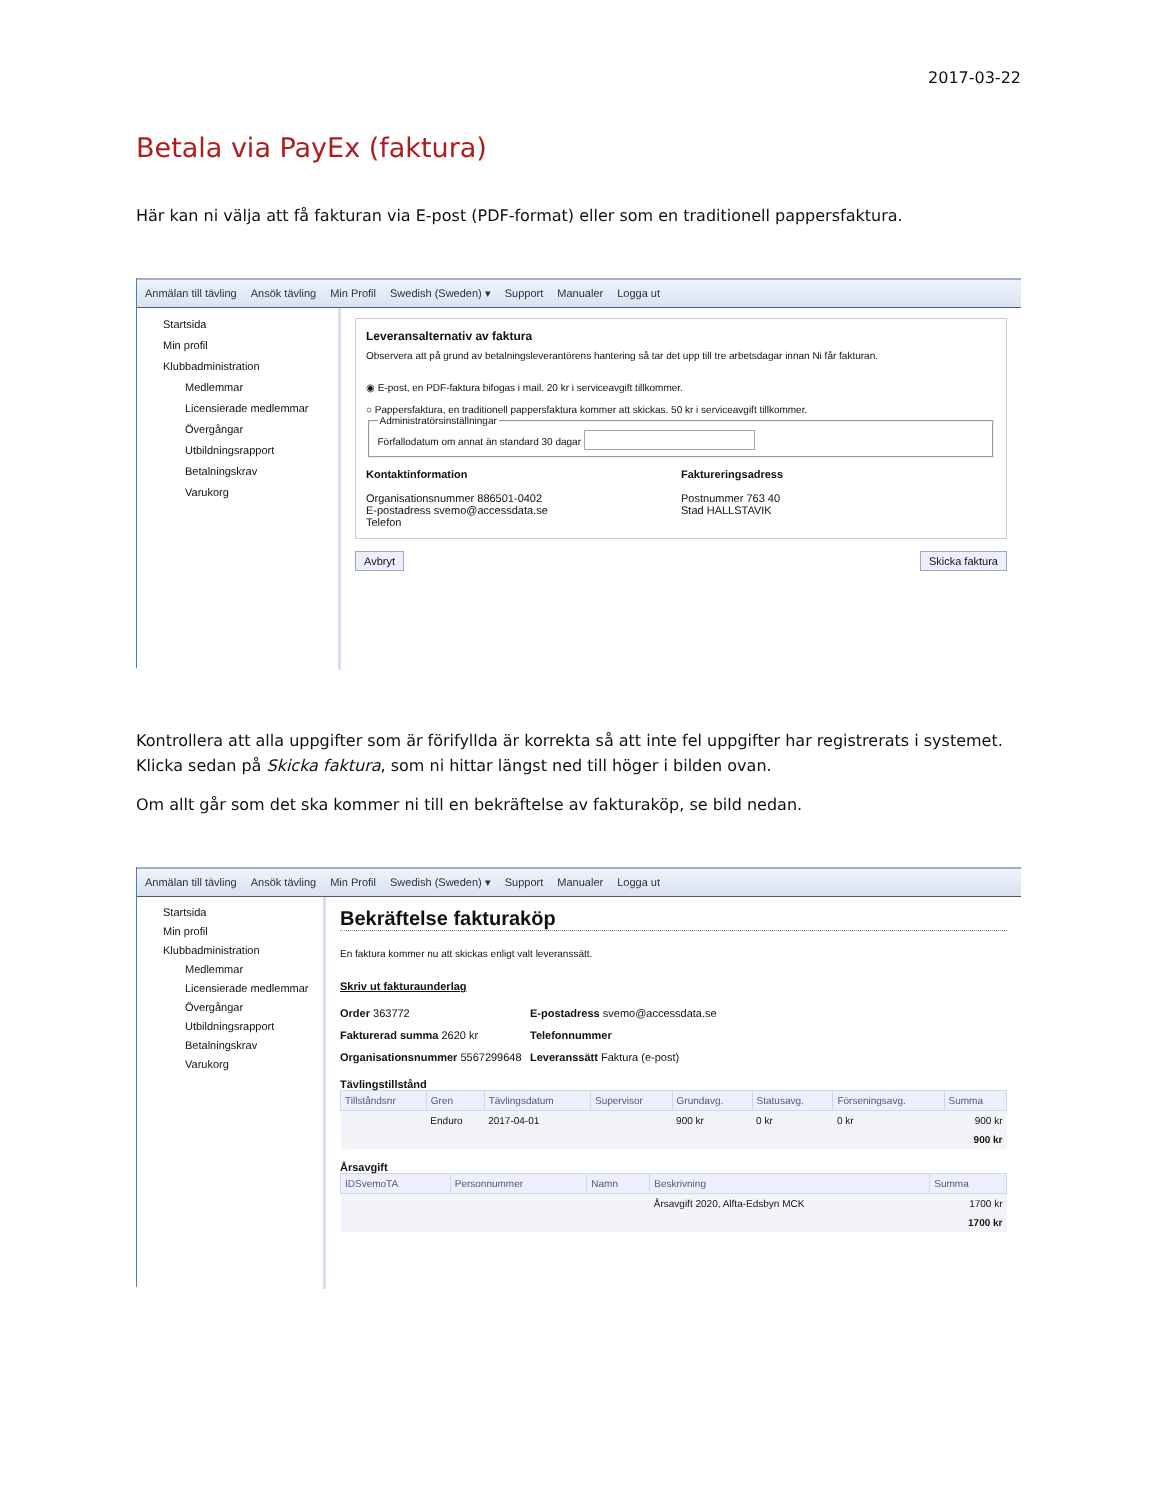2017-03-22
Betala via PayEx (faktura)
Här kan ni välja att få fakturan via E-post (PDF-format) eller som en traditionell pappersfaktura.
Anmälan till tävling Ansök tävling Min Profil Swedish (Sweden) ▾ Support Manualer Logga ut
Startsida
Min profil
Klubbadministration
Medlemmar
Licensierade medlemmar
Övergångar
Utbildningsrapport
Betalningskrav
Varukorg
Leveransalternativ av faktura
Observera att på grund av betalningsleverantörens hantering så tar det upp till tre arbetsdagar innan Ni får fakturan.
◉ E-post, en PDF-faktura bifogas i mail. 20 kr i serviceavgift tillkommer.
○ Pappersfaktura, en traditionell pappersfaktura kommer att skickas. 50 kr i serviceavgift tillkommer.
AdministratörsinställningarFörfallodatum om annat än standard 30 dagar
Kontaktinformation
Organisationsnummer 886501-0402
E-postadress svemo@accessdata.se
Telefon
Faktureringsadress
Postnummer 763 40
Stad HALLSTAVIK
Avbryt Skicka faktura
Kontrollera att alla uppgifter som är förifyllda är korrekta så att inte fel uppgifter har registrerats i systemet. Klicka sedan på Skicka faktura, som ni hittar längst ned till höger i bilden ovan.
Om allt går som det ska kommer ni till en bekräftelse av fakturaköp, se bild nedan.
Anmälan till tävling Ansök tävling Min Profil Swedish (Sweden) ▾ Support Manualer Logga ut
Startsida
Min profil
Klubbadministration
Medlemmar
Licensierade medlemmar
Övergångar
Utbildningsrapport
Betalningskrav
Varukorg
Bekräftelse fakturaköp
En faktura kommer nu att skickas enligt valt leveranssätt.
Skriv ut fakturaunderlag
Order 363772
Fakturerad summa 2620 kr
Organisationsnummer 5567299648
E-postadress svemo@accessdata.se
Telefonnummer
Leveranssätt Faktura (e-post)
Tävlingstillstånd
| Tillståndsnr | Gren | Tävlingsdatum | Supervisor | Grundavg. | Statusavg. | Förseningsavg. | Summa |
| --- | --- | --- | --- | --- | --- | --- | --- |
| | Enduro | 2017-04-01 | | 900 kr | 0 kr | 0 kr | 900 kr |
| 900 kr | | | | | | | |
Årsavgift
| IDSvemoTA | Personnummer | Namn | Beskrivning | Summa |
| --- | --- | --- | --- | --- |
| | | | Årsavgift 2020, Alfta-Edsbyn MCK | 1700 kr |
| 1700 kr | | | | |